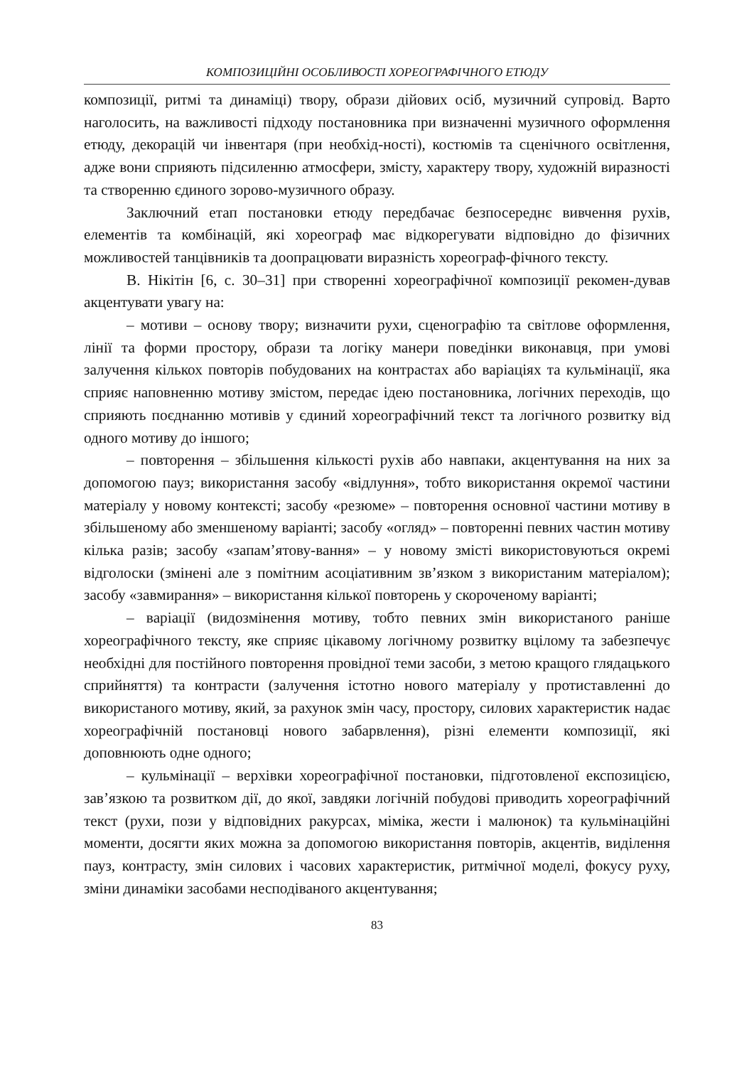КОМПОЗИЦІЙНІ ОСОБЛИВОСТІ ХОРЕОГРАФІЧНОГО ЕТЮДУ
композиції, ритмі та динаміці) твору, образи дійових осіб, музичний супровід. Варто наголосить, на важливості підходу постановника при визначенні музичного оформлення етюду, декорацій чи інвентаря (при необхід-ності), костюмів та сценічного освітлення, адже вони сприяють підсиленню атмосфери, змісту, характеру твору, художній виразності та створенню єдиного зорово-музичного образу.
Заключний етап постановки етюду передбачає безпосереднє вивчення рухів, елементів та комбінацій, які хореограф має відкорегувати відповідно до фізичних можливостей танцівників та доопрацювати виразність хореограф-фічного тексту.
В. Нікітін [6, с. 30–31] при створенні хореографічної композиції рекомен-дував акцентувати увагу на:
– мотиви – основу твору; визначити рухи, сценографію та світлове оформлення, лінії та форми простору, образи та логіку манери поведінки виконавця, при умові залучення кількох повторів побудованих на контрастах або варіаціях та кульмінації, яка сприяє наповненню мотиву змістом, передає ідею постановника, логічних переходів, що сприяють поєднанню мотивів у єдиний хореографічний текст та логічного розвитку від одного мотиву до іншого;
– повторення – збільшення кількості рухів або навпаки, акцентування на них за допомогою пауз; використання засобу «відлуння», тобто використання окремої частини матеріалу у новому контексті; засобу «резюме» – повторення основної частини мотиву в збільшеному або зменшеному варіанті; засобу «огляд» – повторенні певних частин мотиву кілька разів; засобу «запам’ятову-вання» – у новому змісті використовуються окремі відголоски (змінені але з помітним асоціативним зв’язком з використаним матеріалом); засобу «завмирання» – використання кілької повторень у скороченому варіанті;
– варіації (видозмінення мотиву, тобто певних змін використаного раніше хореографічного тексту, яке сприяє цікавому логічному розвитку вцілому та забезпечує необхідні для постійного повторення провідної теми засоби, з метою кращого глядацького сприйняття) та контрасти (залучення істотно нового матеріалу у протиставленні до використаного мотиву, який, за рахунок змін часу, простору, силових характеристик надає хореографічній постановці нового забарвлення), різні елементи композиції, які доповнюють одне одного;
– кульмінації – верхівки хореографічної постановки, підготовленої експозицією, зав’язкою та розвитком дії, до якої, завдяки логічній побудові приводить хореографічний текст (рухи, пози у відповідних ракурсах, міміка, жести і малюнок) та кульмінаційні моменти, досягти яких можна за допомогою використання повторів, акцентів, виділення пауз, контрасту, змін силових і часових характеристик, ритмічної моделі, фокусу руху, зміни динаміки засобами несподіваного акцентування;
83